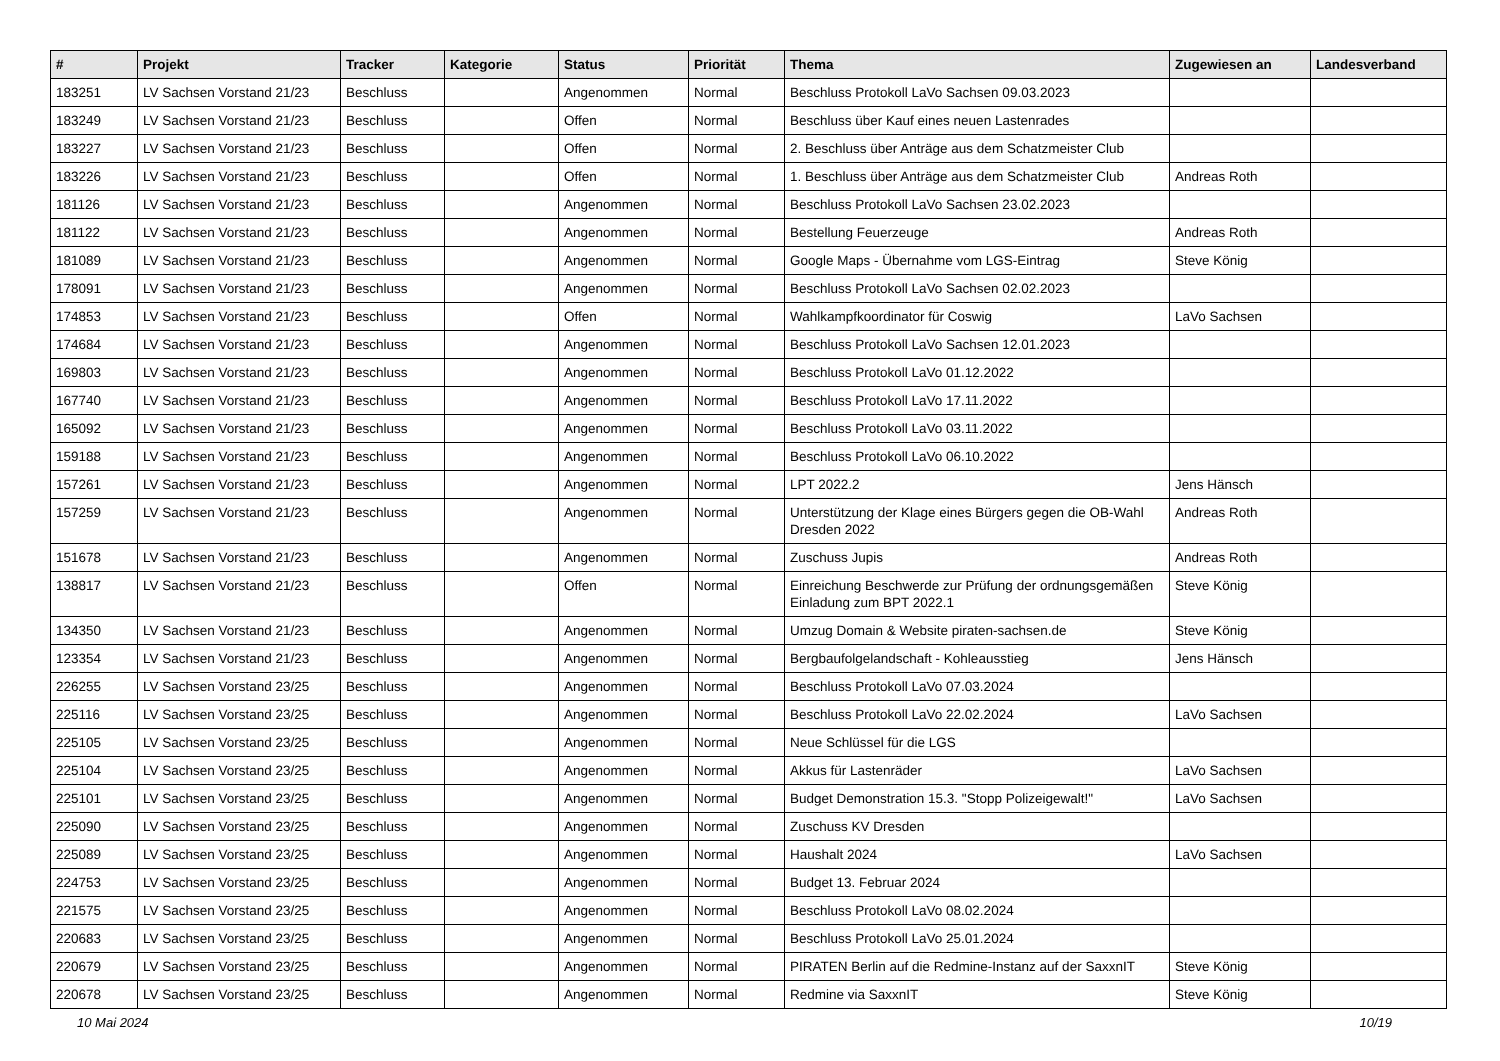| # | Projekt | Tracker | Kategorie | Status | Priorität | Thema | Zugewiesen an | Landesverband |
| --- | --- | --- | --- | --- | --- | --- | --- | --- |
| 183251 | LV Sachsen Vorstand 21/23 | Beschluss | | Angenommen | Normal | Beschluss Protokoll LaVo Sachsen 09.03.2023 | | |
| 183249 | LV Sachsen Vorstand 21/23 | Beschluss | | Offen | Normal | Beschluss über Kauf eines neuen Lastenrades | | |
| 183227 | LV Sachsen Vorstand 21/23 | Beschluss | | Offen | Normal | 2. Beschluss über Anträge aus dem Schatzmeister Club | | |
| 183226 | LV Sachsen Vorstand 21/23 | Beschluss | | Offen | Normal | 1. Beschluss über Anträge aus dem Schatzmeister Club | Andreas Roth | |
| 181126 | LV Sachsen Vorstand 21/23 | Beschluss | | Angenommen | Normal | Beschluss Protokoll LaVo Sachsen 23.02.2023 | | |
| 181122 | LV Sachsen Vorstand 21/23 | Beschluss | | Angenommen | Normal | Bestellung Feuerzeuge | Andreas Roth | |
| 181089 | LV Sachsen Vorstand 21/23 | Beschluss | | Angenommen | Normal | Google Maps - Übernahme vom LGS-Eintrag | Steve König | |
| 178091 | LV Sachsen Vorstand 21/23 | Beschluss | | Angenommen | Normal | Beschluss Protokoll LaVo Sachsen 02.02.2023 | | |
| 174853 | LV Sachsen Vorstand 21/23 | Beschluss | | Offen | Normal | Wahlkampfkoordinator für Coswig | LaVo Sachsen | |
| 174684 | LV Sachsen Vorstand 21/23 | Beschluss | | Angenommen | Normal | Beschluss Protokoll LaVo Sachsen 12.01.2023 | | |
| 169803 | LV Sachsen Vorstand 21/23 | Beschluss | | Angenommen | Normal | Beschluss Protokoll LaVo 01.12.2022 | | |
| 167740 | LV Sachsen Vorstand 21/23 | Beschluss | | Angenommen | Normal | Beschluss Protokoll LaVo 17.11.2022 | | |
| 165092 | LV Sachsen Vorstand 21/23 | Beschluss | | Angenommen | Normal | Beschluss Protokoll LaVo 03.11.2022 | | |
| 159188 | LV Sachsen Vorstand 21/23 | Beschluss | | Angenommen | Normal | Beschluss Protokoll LaVo 06.10.2022 | | |
| 157261 | LV Sachsen Vorstand 21/23 | Beschluss | | Angenommen | Normal | LPT 2022.2 | Jens Hänsch | |
| 157259 | LV Sachsen Vorstand 21/23 | Beschluss | | Angenommen | Normal | Unterstützung der Klage eines Bürgers gegen die OB-Wahl Dresden 2022 | Andreas Roth | |
| 151678 | LV Sachsen Vorstand 21/23 | Beschluss | | Angenommen | Normal | Zuschuss Jupis | Andreas Roth | |
| 138817 | LV Sachsen Vorstand 21/23 | Beschluss | | Offen | Normal | Einreichung Beschwerde zur Prüfung der ordnungsgemäßen Einladung zum BPT 2022.1 | Steve König | |
| 134350 | LV Sachsen Vorstand 21/23 | Beschluss | | Angenommen | Normal | Umzug Domain & Website piraten-sachsen.de | Steve König | |
| 123354 | LV Sachsen Vorstand 21/23 | Beschluss | | Angenommen | Normal | Bergbaufolgelandschaft - Kohleausstieg | Jens Hänsch | |
| 226255 | LV Sachsen Vorstand 23/25 | Beschluss | | Angenommen | Normal | Beschluss Protokoll LaVo 07.03.2024 | | |
| 225116 | LV Sachsen Vorstand 23/25 | Beschluss | | Angenommen | Normal | Beschluss Protokoll LaVo 22.02.2024 | LaVo Sachsen | |
| 225105 | LV Sachsen Vorstand 23/25 | Beschluss | | Angenommen | Normal | Neue Schlüssel für die LGS | | |
| 225104 | LV Sachsen Vorstand 23/25 | Beschluss | | Angenommen | Normal | Akkus für Lastenräder | LaVo Sachsen | |
| 225101 | LV Sachsen Vorstand 23/25 | Beschluss | | Angenommen | Normal | Budget Demonstration 15.3. "Stopp Polizeigewalt!" | LaVo Sachsen | |
| 225090 | LV Sachsen Vorstand 23/25 | Beschluss | | Angenommen | Normal | Zuschuss KV Dresden | | |
| 225089 | LV Sachsen Vorstand 23/25 | Beschluss | | Angenommen | Normal | Haushalt 2024 | LaVo Sachsen | |
| 224753 | LV Sachsen Vorstand 23/25 | Beschluss | | Angenommen | Normal | Budget 13. Februar 2024 | | |
| 221575 | LV Sachsen Vorstand 23/25 | Beschluss | | Angenommen | Normal | Beschluss Protokoll LaVo 08.02.2024 | | |
| 220683 | LV Sachsen Vorstand 23/25 | Beschluss | | Angenommen | Normal | Beschluss Protokoll LaVo 25.01.2024 | | |
| 220679 | LV Sachsen Vorstand 23/25 | Beschluss | | Angenommen | Normal | PIRATEN Berlin auf die Redmine-Instanz auf der SaxxnIT | Steve König | |
| 220678 | LV Sachsen Vorstand 23/25 | Beschluss | | Angenommen | Normal | Redmine via SaxxnIT | Steve König | |
10 Mai 2024 10/19